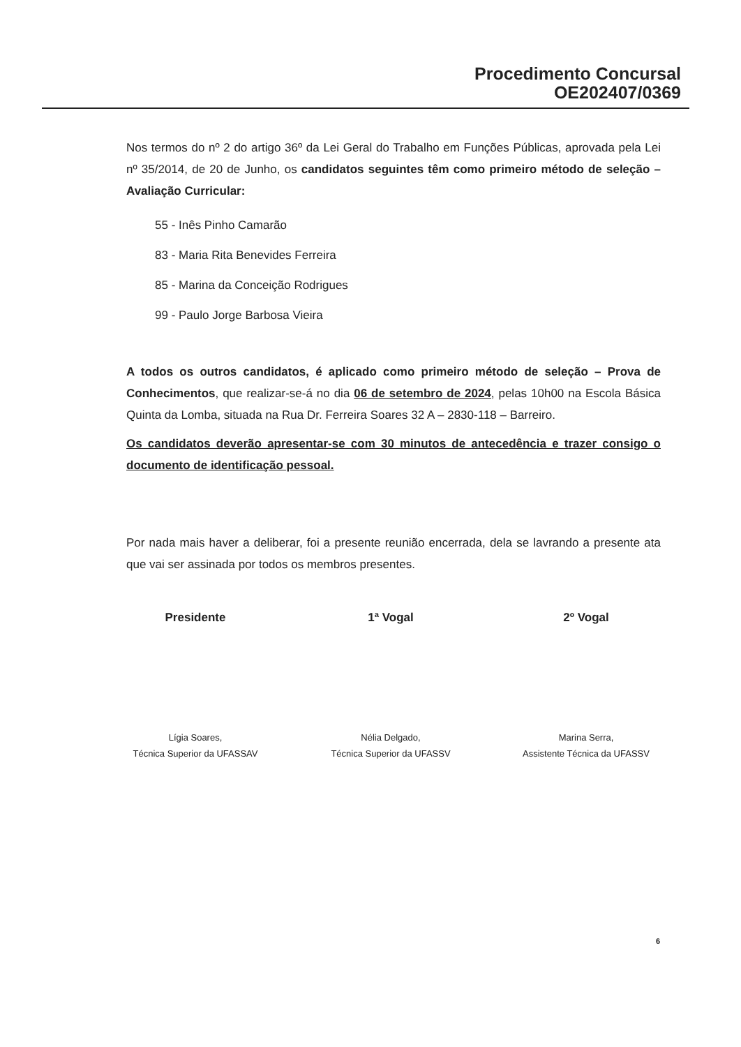Procedimento Concursal
OE202407/0369
Nos termos do nº 2 do artigo 36º da Lei Geral do Trabalho em Funções Públicas, aprovada pela Lei nº 35/2014, de 20 de Junho, os candidatos seguintes têm como primeiro método de seleção – Avaliação Curricular:
55 - Inês Pinho Camarão
83 - Maria Rita Benevides Ferreira
85 - Marina da Conceição Rodrigues
99 - Paulo Jorge Barbosa Vieira
A todos os outros candidatos, é aplicado como primeiro método de seleção – Prova de Conhecimentos, que realizar-se-á no dia 06 de setembro de 2024, pelas 10h00 na Escola Básica Quinta da Lomba, situada na Rua Dr. Ferreira Soares 32 A – 2830-118 – Barreiro.
Os candidatos deverão apresentar-se com 30 minutos de antecedência e trazer consigo o documento de identificação pessoal.
Por nada mais haver a deliberar, foi a presente reunião encerrada, dela se lavrando a presente ata que vai ser assinada por todos os membros presentes.
Presidente
Lígia Soares,
Técnica Superior da UFASSAV
1ª Vogal
Nélia Delgado,
Técnica Superior da UFASSV
2º Vogal
Marina Serra,
Assistente Técnica da UFASSV
6